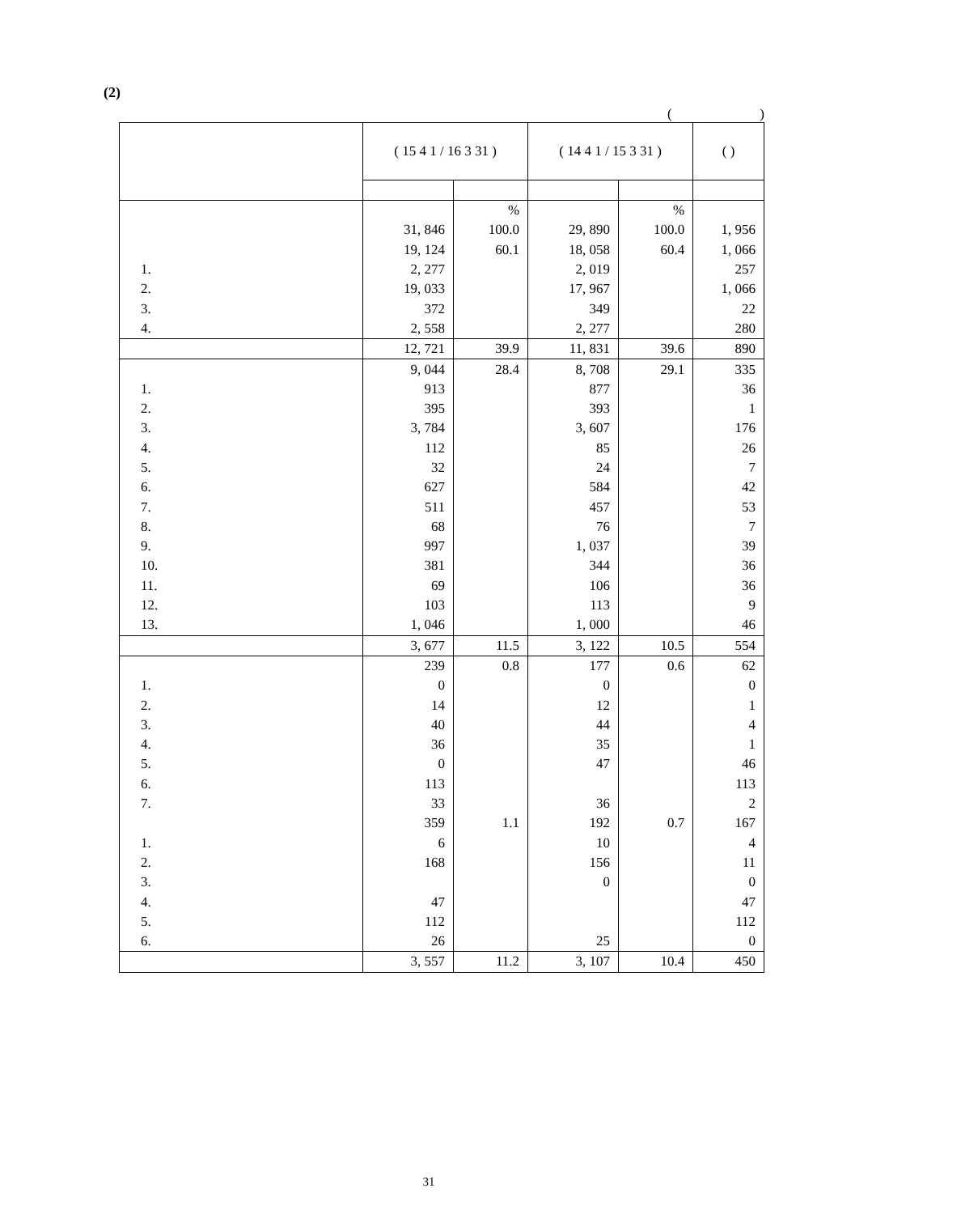(2)
()
| | ( 15 4 1 / 16 3 31 ) | | ( 14 4 1 / 15 3 31 ) | | ( ) |
| --- | --- | --- | --- | --- | --- |
| | | % | | % | |
| | 31, 846 | 100.0 | 29, 890 | 100.0 | 1, 956 |
| | 19, 124 | 60.1 | 18, 058 | 60.4 | 1, 066 |
| 1. | 2, 277 | | 2, 019 | | 257 |
| 2. | 19, 033 | | 17, 967 | | 1, 066 |
| 3. | 372 | | 349 | | 22 |
| 4. | 2, 558 | | 2, 277 | | 280 |
| | 12, 721 | 39.9 | 11, 831 | 39.6 | 890 |
| | 9, 044 | 28.4 | 8, 708 | 29.1 | 335 |
| 1. | 913 | | 877 | | 36 |
| 2. | 395 | | 393 | | 1 |
| 3. | 3, 784 | | 3, 607 | | 176 |
| 4. | 112 | | 85 | | 26 |
| 5. | 32 | | 24 | | 7 |
| 6. | 627 | | 584 | | 42 |
| 7. | 511 | | 457 | | 53 |
| 8. | 68 | | 76 | | 7 |
| 9. | 997 | | 1, 037 | | 39 |
| 10. | 381 | | 344 | | 36 |
| 11. | 69 | | 106 | | 36 |
| 12. | 103 | | 113 | | 9 |
| 13. | 1, 046 | | 1, 000 | | 46 |
| | 3, 677 | 11.5 | 3, 122 | 10.5 | 554 |
| | 239 | 0.8 | 177 | 0.6 | 62 |
| 1. | 0 | | 0 | | 0 |
| 2. | 14 | | 12 | | 1 |
| 3. | 40 | | 44 | | 4 |
| 4. | 36 | | 35 | | 1 |
| 5. | 0 | | 47 | | 46 |
| 6. | 113 | | | | 113 |
| 7. | 33 | | 36 | | 2 |
| | 359 | 1.1 | 192 | 0.7 | 167 |
| 1. | 6 | | 10 | | 4 |
| 2. | 168 | | 156 | | 11 |
| 3. | | | 0 | | 0 |
| 4. | 47 | | | | 47 |
| 5. | 112 | | | | 112 |
| 6. | 26 | | 25 | | 0 |
| | 3, 557 | 11.2 | 3, 107 | 10.4 | 450 |
31